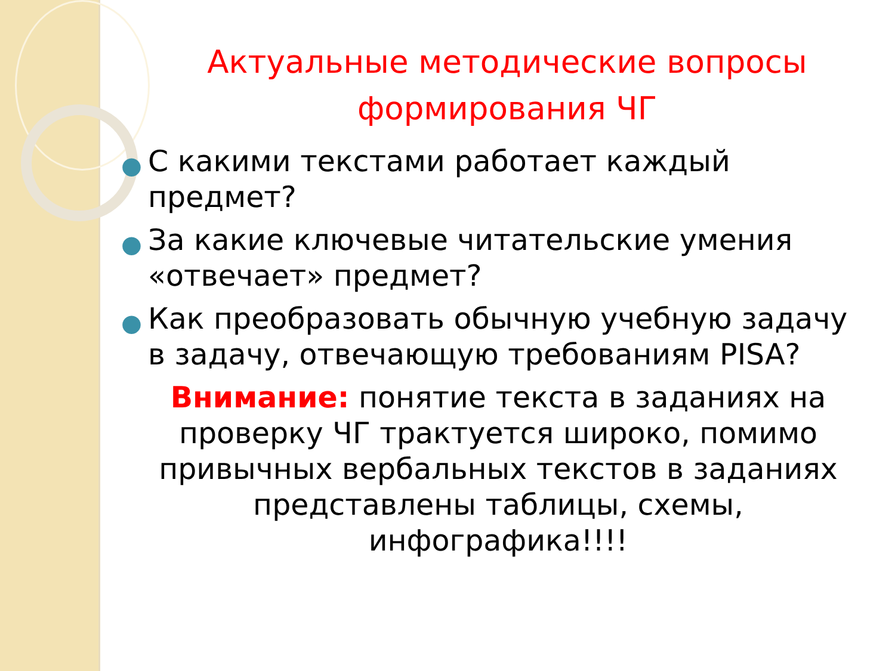Актуальные методические вопросы формирования ЧГ
● С какими текстами работает каждый предмет?
● За какие ключевые читательские умения «отвечает» предмет?
● Как преобразовать обычную учебную задачу в задачу, отвечающую требованиям PISA?
Внимание: понятие текста в заданиях на проверку ЧГ трактуется широко, помимо привычных вербальных текстов в заданиях представлены таблицы, схемы, инфографика!!!!